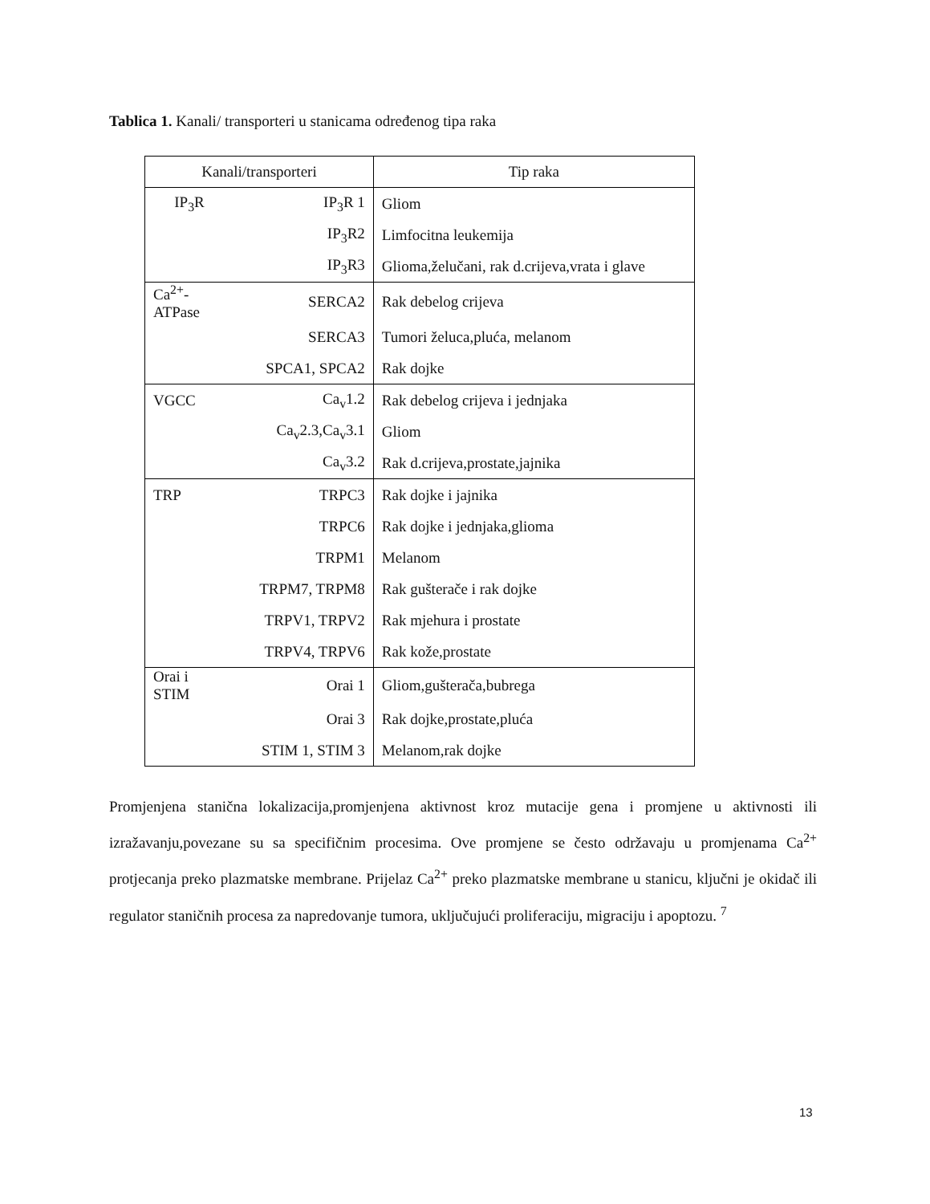Tablica 1. Kanali/ transporteri u stanicama određenog tipa raka
| Kanali/transporteri | | Tip raka |
| --- | --- | --- |
| IP<sub>3</sub>R | IP<sub>3</sub>R 1 | Gliom |
| | IP<sub>3</sub>R2 | Limfocitna leukemija |
| | IP<sub>3</sub>R3 | Glioma,želučani, rak d.crijeva,vrata i glave |
| Ca<sup>2+</sup>-ATPase | SERCA2 | Rak debelog crijeva |
| | SERCA3 | Tumori želuca,pluća, melanom |
| | SPCA1, SPCA2 | Rak dojke |
| VGCC | Ca<sub>v</sub>1.2 | Rak debelog crijeva i jednjaka |
| | Ca<sub>v</sub>2.3,Ca<sub>v</sub>3.1 | Gliom |
| | Ca<sub>v</sub>3.2 | Rak d.crijeva,prostate,jajnika |
| TRP | TRPC3 | Rak dojke i jajnika |
| | TRPC6 | Rak dojke i jednjaka,glioma |
| | TRPM1 | Melanom |
| | TRPM7, TRPM8 | Rak gušterače i rak dojke |
| | TRPV1, TRPV2 | Rak mjehura i prostate |
| | TRPV4, TRPV6 | Rak kože,prostate |
| Orai i STIM | Orai 1 | Gliom,gušterača,bubrega |
| | Orai 3 | Rak dojke,prostate,pluća |
| | STIM 1, STIM 3 | Melanom,rak dojke |
Promjenjena stanična lokalizacija,promjenjena aktivnost kroz mutacije gena i promjene u aktivnosti ili izražavanju,povezane su sa specifičnim procesima. Ove promjene se često održavaju u promjenama Ca<sup>2+</sup> protjecanja preko plazmatske membrane. Prijelaz Ca<sup>2+</sup> preko plazmatske membrane u stanicu, ključni je okidač ili regulator staničnih procesa za napredovanje tumora, uključujući proliferaciju, migraciju i apoptozu. <sup>7</sup>
13